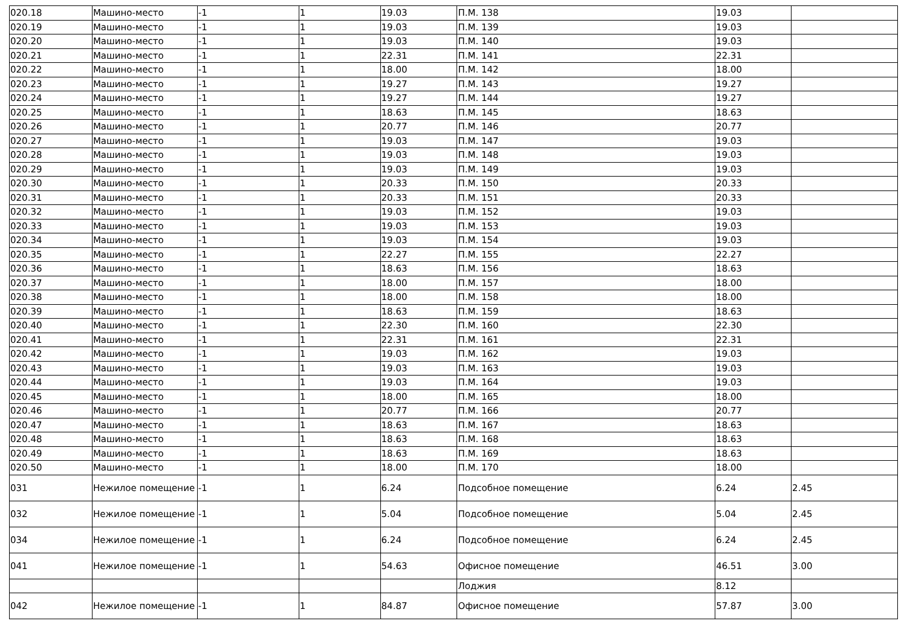| 020.18 | Машино-место | -1 | 1 | 19.03 | П.М. 138 | 19.03 | |
| 020.19 | Машино-место | -1 | 1 | 19.03 | П.М. 139 | 19.03 | |
| 020.20 | Машино-место | -1 | 1 | 19.03 | П.М. 140 | 19.03 | |
| 020.21 | Машино-место | -1 | 1 | 22.31 | П.М. 141 | 22.31 | |
| 020.22 | Машино-место | -1 | 1 | 18.00 | П.М. 142 | 18.00 | |
| 020.23 | Машино-место | -1 | 1 | 19.27 | П.М. 143 | 19.27 | |
| 020.24 | Машино-место | -1 | 1 | 19.27 | П.М. 144 | 19.27 | |
| 020.25 | Машино-место | -1 | 1 | 18.63 | П.М. 145 | 18.63 | |
| 020.26 | Машино-место | -1 | 1 | 20.77 | П.М. 146 | 20.77 | |
| 020.27 | Машино-место | -1 | 1 | 19.03 | П.М. 147 | 19.03 | |
| 020.28 | Машино-место | -1 | 1 | 19.03 | П.М. 148 | 19.03 | |
| 020.29 | Машино-место | -1 | 1 | 19.03 | П.М. 149 | 19.03 | |
| 020.30 | Машино-место | -1 | 1 | 20.33 | П.М. 150 | 20.33 | |
| 020.31 | Машино-место | -1 | 1 | 20.33 | П.М. 151 | 20.33 | |
| 020.32 | Машино-место | -1 | 1 | 19.03 | П.М. 152 | 19.03 | |
| 020.33 | Машино-место | -1 | 1 | 19.03 | П.М. 153 | 19.03 | |
| 020.34 | Машино-место | -1 | 1 | 19.03 | П.М. 154 | 19.03 | |
| 020.35 | Машино-место | -1 | 1 | 22.27 | П.М. 155 | 22.27 | |
| 020.36 | Машино-место | -1 | 1 | 18.63 | П.М. 156 | 18.63 | |
| 020.37 | Машино-место | -1 | 1 | 18.00 | П.М. 157 | 18.00 | |
| 020.38 | Машино-место | -1 | 1 | 18.00 | П.М. 158 | 18.00 | |
| 020.39 | Машино-место | -1 | 1 | 18.63 | П.М. 159 | 18.63 | |
| 020.40 | Машино-место | -1 | 1 | 22.30 | П.М. 160 | 22.30 | |
| 020.41 | Машино-место | -1 | 1 | 22.31 | П.М. 161 | 22.31 | |
| 020.42 | Машино-место | -1 | 1 | 19.03 | П.М. 162 | 19.03 | |
| 020.43 | Машино-место | -1 | 1 | 19.03 | П.М. 163 | 19.03 | |
| 020.44 | Машино-место | -1 | 1 | 19.03 | П.М. 164 | 19.03 | |
| 020.45 | Машино-место | -1 | 1 | 18.00 | П.М. 165 | 18.00 | |
| 020.46 | Машино-место | -1 | 1 | 20.77 | П.М. 166 | 20.77 | |
| 020.47 | Машино-место | -1 | 1 | 18.63 | П.М. 167 | 18.63 | |
| 020.48 | Машино-место | -1 | 1 | 18.63 | П.М. 168 | 18.63 | |
| 020.49 | Машино-место | -1 | 1 | 18.63 | П.М. 169 | 18.63 | |
| 020.50 | Машино-место | -1 | 1 | 18.00 | П.М. 170 | 18.00 | |
| 031 | Нежилое помещение | -1 | 1 | 6.24 | Подсобное помещение | 6.24 | 2.45 |
| 032 | Нежилое помещение | -1 | 1 | 5.04 | Подсобное помещение | 5.04 | 2.45 |
| 034 | Нежилое помещение | -1 | 1 | 6.24 | Подсобное помещение | 6.24 | 2.45 |
| 041 | Нежилое помещение | -1 | 1 | 54.63 | Офисное помещение | 46.51 | 3.00 |
| | | | | | Лоджия | 8.12 | |
| 042 | Нежилое помещение | -1 | 1 | 84.87 | Офисное помещение | 57.87 | 3.00 |